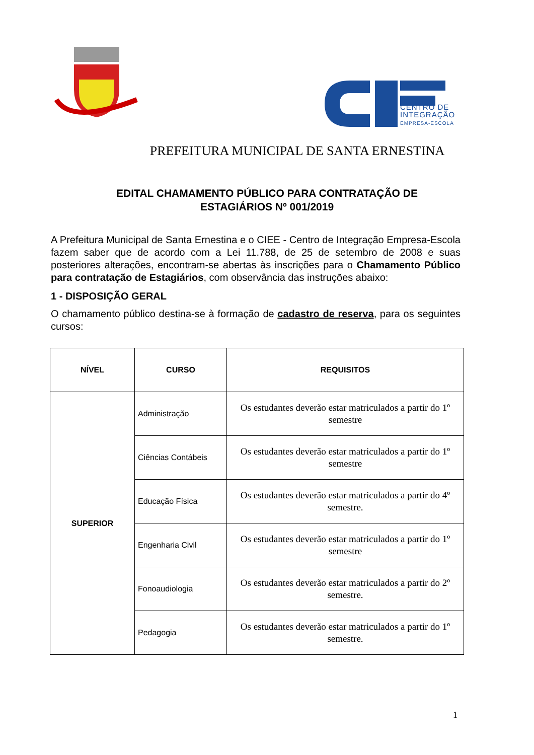CENTRO DE
INTEGRAÇÃO
EMPRESA-ESCOLA
PREFEITURA MUNICIPAL DE SANTA ERNESTINA
EDITAL CHAMAMENTO PÚBLICO PARA CONTRATAÇÃO DE
ESTAGIÁRIOS Nº 001/2019
A Prefeitura Municipal de Santa Ernestina e o CIEE - Centro de Integração Empresa-Escola fazem saber que de acordo com a Lei 11.788, de 25 de setembro de 2008 e suas posteriores alterações, encontram-se abertas às inscrições para o Chamamento Público para contratação de Estagiários, com observância das instruções abaixo:
1 - DISPOSIÇÃO GERAL
O chamamento público destina-se à formação de cadastro de reserva, para os seguintes cursos:
| NÍVEL | CURSO | REQUISITOS |
| --- | --- | --- |
| SUPERIOR | Administração | Os estudantes deverão estar matriculados a partir do 1º semestre |
| | Ciências Contábeis | Os estudantes deverão estar matriculados a partir do 1º semestre |
| | Educação Física | Os estudantes deverão estar matriculados a partir do 4º semestre. |
| | Engenharia Civil | Os estudantes deverão estar matriculados a partir do 1º semestre |
| | Fonoaudiologia | Os estudantes deverão estar matriculados a partir do 2º semestre. |
| | Pedagogia | Os estudantes deverão estar matriculados a partir do 1º semestre. |
1